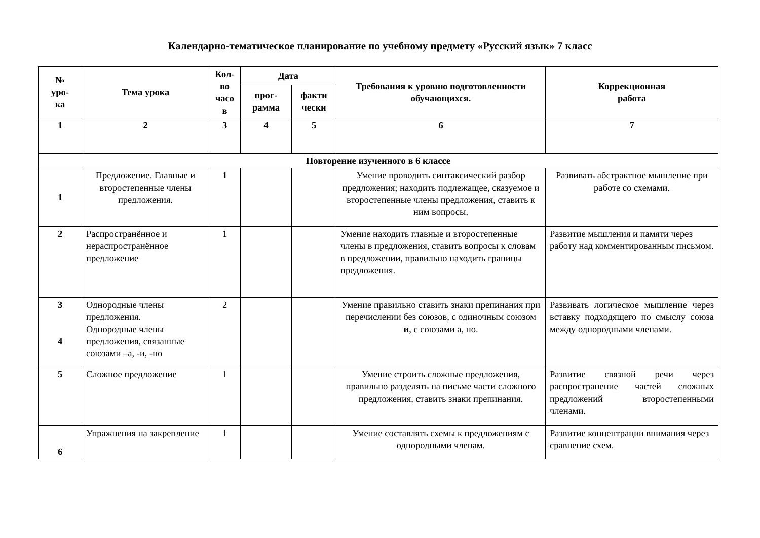Календарно-тематическое планирование по учебному предмету «Русский язык» 7 класс
| № уро- ка | Тема урока | Кол- во часо в | Дата | | Требования к уровню подготовленности обучающихся. | Коррекционная работа |
| --- | --- | --- | --- | --- | --- | --- |
| | | | прог- рамма | факти чески | | |
| 1 | 2 | 3 | 4 | 5 | 6 | 7 |
| Повторение изученного в 6 классе | | | | | | |
| 1 | Предложение. Главные и второстепенные члены предложения. | 1 | | | Умение проводить синтаксический разбор предложения; находить подлежащее, сказуемое и второстепенные члены предложения, ставить к ним вопросы. | Развивать абстрактное мышление при работе со схемами. |
| 2 | Распространённое и нераспространённое предложение | 1 | | | Умение находить главные и второстепенные члены в предложения, ставить вопросы к словам в предложении, правильно находить границы предложения. | Развитие мышления и памяти через работу над комментированным письмом. |
| 3 4 | Однородные члены предложения. Однородные члены предложения, связанные союзами –а, -и, -но | 2 | | | Умение правильно ставить знаки препинания при перечислении без союзов, с одиночным союзом и , с союзами а, но. | Развивать логическое мышление через вставку подходящего по смыслу союза между однородными членами. |
| 5 | Сложное предложение | 1 | | | Умение строить сложные предложения, правильно разделять на письме части сложного предложения, ставить знаки препинания. | Развитие связной речи через распространение частей сложных предложений второстепенными членами. |
| 6 | Упражнения на закрепление | 1 | | | Умение составлять схемы к предложениям с однородными членам. | Развитие концентрации внимания через сравнение схем. |